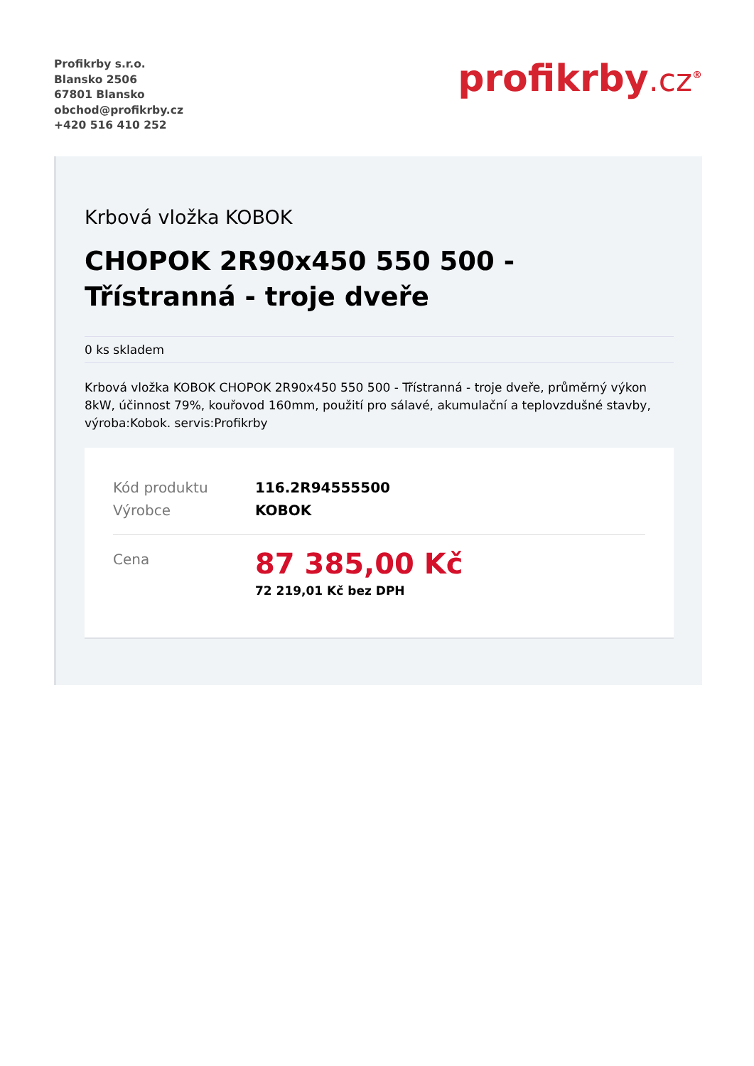Profikrby s.r.o.
Blansko 2506
67801 Blansko
obchod@profikrby.cz
+420 516 410 252
profikrby.cz<sup>®</sup>
Krbová vložka KOBOK
CHOPOK 2R90x450 550 500 - Třístranná - troje dveře
0 ks skladem
Krbová vložka KOBOK CHOPOK 2R90x450 550 500 - Třístranná - troje dveře, průměrný výkon 8kW, účinnost 79%, kouřovod 160mm, použití pro sálavé, akumulační a teplovzdušné stavby, výroba:Kobok. servis:Profikrby
Kód produktu 116.2R94555500
Výrobce KOBOK
Cena
87 385,00 Kč
72 219,01 Kč bez DPH